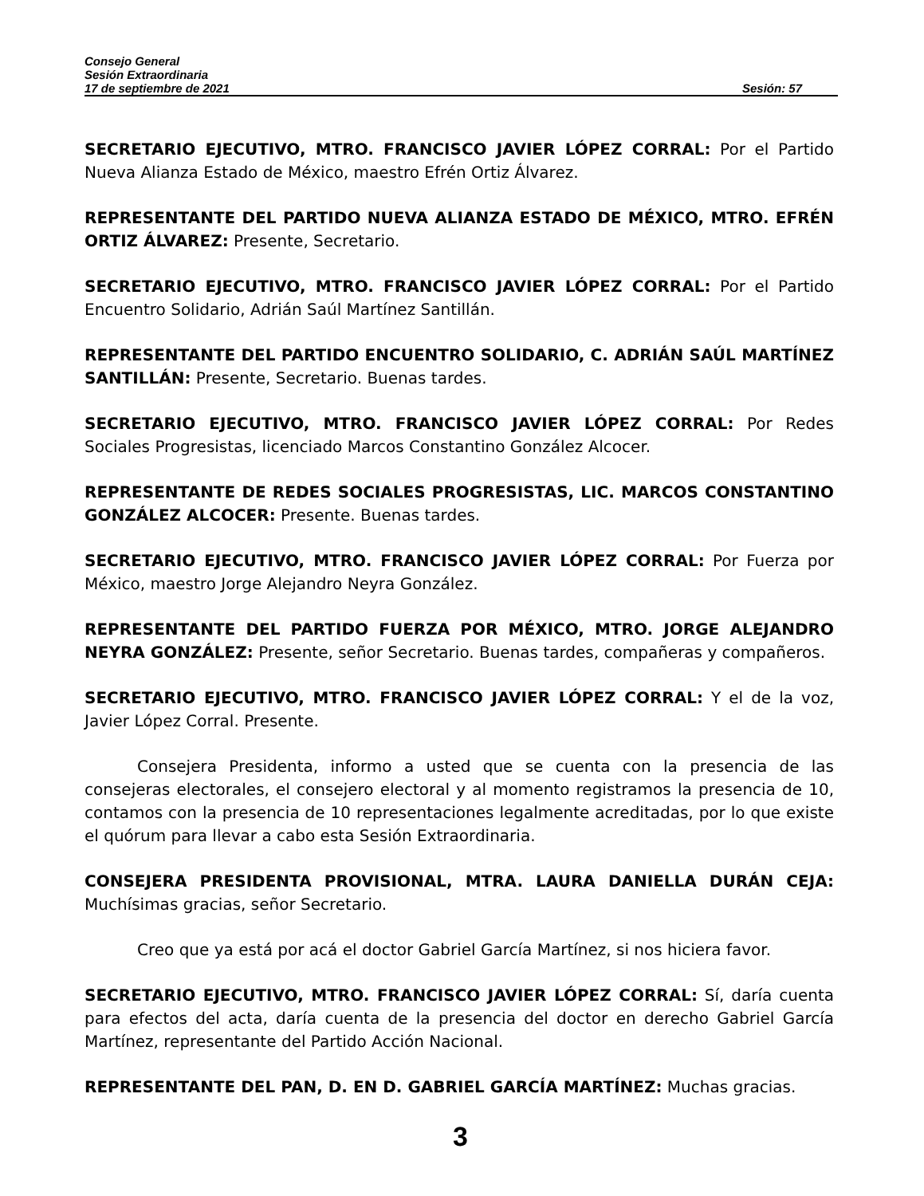Consejo General
Sesión Extraordinaria
17 de septiembre de 2021 Sesión: 57
SECRETARIO EJECUTIVO, MTRO. FRANCISCO JAVIER LÓPEZ CORRAL: Por el Partido Nueva Alianza Estado de México, maestro Efrén Ortiz Álvarez.
REPRESENTANTE DEL PARTIDO NUEVA ALIANZA ESTADO DE MÉXICO, MTRO. EFRÉN ORTIZ ÁLVAREZ: Presente, Secretario.
SECRETARIO EJECUTIVO, MTRO. FRANCISCO JAVIER LÓPEZ CORRAL: Por el Partido Encuentro Solidario, Adrián Saúl Martínez Santillán.
REPRESENTANTE DEL PARTIDO ENCUENTRO SOLIDARIO, C. ADRIÁN SAÚL MARTÍNEZ SANTILLÁN: Presente, Secretario. Buenas tardes.
SECRETARIO EJECUTIVO, MTRO. FRANCISCO JAVIER LÓPEZ CORRAL: Por Redes Sociales Progresistas, licenciado Marcos Constantino González Alcocer.
REPRESENTANTE DE REDES SOCIALES PROGRESISTAS, LIC. MARCOS CONSTANTINO GONZÁLEZ ALCOCER: Presente. Buenas tardes.
SECRETARIO EJECUTIVO, MTRO. FRANCISCO JAVIER LÓPEZ CORRAL: Por Fuerza por México, maestro Jorge Alejandro Neyra González.
REPRESENTANTE DEL PARTIDO FUERZA POR MÉXICO, MTRO. JORGE ALEJANDRO NEYRA GONZÁLEZ: Presente, señor Secretario. Buenas tardes, compañeras y compañeros.
SECRETARIO EJECUTIVO, MTRO. FRANCISCO JAVIER LÓPEZ CORRAL: Y el de la voz, Javier López Corral. Presente.
Consejera Presidenta, informo a usted que se cuenta con la presencia de las consejeras electorales, el consejero electoral y al momento registramos la presencia de 10, contamos con la presencia de 10 representaciones legalmente acreditadas, por lo que existe el quórum para llevar a cabo esta Sesión Extraordinaria.
CONSEJERA PRESIDENTA PROVISIONAL, MTRA. LAURA DANIELLA DURÁN CEJA: Muchísimas gracias, señor Secretario.
Creo que ya está por acá el doctor Gabriel García Martínez, si nos hiciera favor.
SECRETARIO EJECUTIVO, MTRO. FRANCISCO JAVIER LÓPEZ CORRAL: Sí, daría cuenta para efectos del acta, daría cuenta de la presencia del doctor en derecho Gabriel García Martínez, representante del Partido Acción Nacional.
REPRESENTANTE DEL PAN, D. EN D. GABRIEL GARCÍA MARTÍNEZ: Muchas gracias.
3